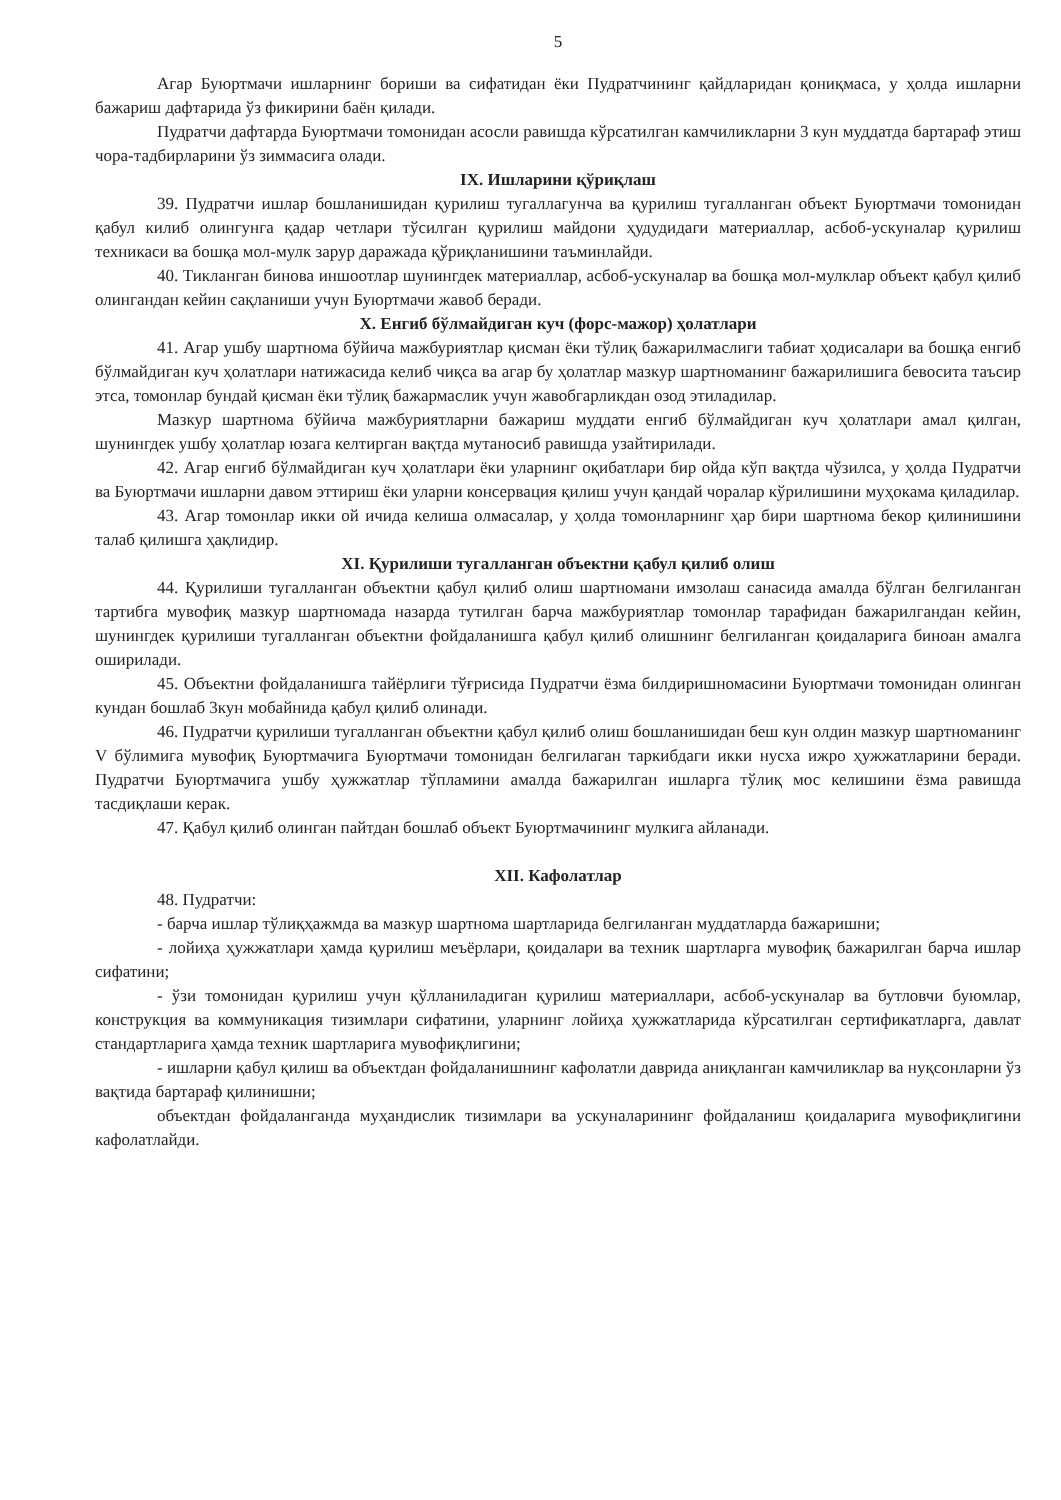5
Агар Буюртмачи ишларнинг бориши ва сифатидан ёки Пудратчининг қайдларидан қониқмаса, у ҳолда ишларни бажариш дафтарида ўз фикирини баён қилади.
Пудратчи дафтарда Буюртмачи томонидан асосли равишда кўрсатилган камчиликларни 3 кун муддатда бартараф этиш чора-тадбирларини ўз зиммасига олади.
IX. Ишларини қўриқлаш
39. Пудратчи ишлар бошланишидан қурилиш тугаллагунча ва қурилиш тугалланган объект Буюртмачи томонидан қабул килиб олингунга қадар четлари тўсилган қурилиш майдони ҳудудидаги материаллар, асбоб-ускуналар қурилиш техникаси ва бошқа мол-мулк зарур даражада қўриқланишини таъминлайди.
40. Тикланган бинова иншоотлар шунингдек материаллар, асбоб-ускуналар ва бошқа мол-мулклар объект қабул қилиб олингандан кейин сақланиши учун Буюртмачи жавоб беради.
X. Енгиб бўлмайдиган куч (форс-мажор) ҳолатлари
41. Агар ушбу шартнома бўйича мажбуриятлар қисман ёки тўлиқ бажарилмаслиги табиат ҳодисалари ва бошқа енгиб бўлмайдиган куч ҳолатлари натижасида келиб чиқса ва агар бу ҳолатлар мазкур шартноманинг бажарилишига бевосита таъсир этса, томонлар бундай қисман ёки тўлиқ бажармаслик учун жавобгарликдан озод этиладилар.
Мазкур шартнома бўйича мажбуриятларни бажариш муддати енгиб бўлмайдиган куч ҳолатлари амал қилган, шунингдек ушбу ҳолатлар юзага келтирган вақтда мутаносиб равишда узайтирилади.
42. Агар енгиб бўлмайдиган куч ҳолатлари ёки уларнинг оқибатлари бир ойда кўп вақтда чўзилса, у ҳолда Пудратчи ва Буюртмачи ишларни давом эттириш ёки уларни консервация қилиш учун қандай чоралар кўрилишини муҳокама қиладилар.
43. Агар томонлар икки ой ичида келиша олмасалар, у ҳолда томонларнинг ҳар бири шартнома бекор қилинишини талаб қилишга ҳақлидир.
XI. Қурилиши тугалланган объектни қабул қилиб олиш
44. Қурилиши тугалланган объектни қабул қилиб олиш шартномани имзолаш санасида амалда бўлган белгиланган тартибга мувофиқ мазкур шартномада назарда тутилган барча мажбуриятлар томонлар тарафидан бажарилгандан кейин, шунингдек қурилиши тугалланган объектни фойдаланишга қабул қилиб олишнинг белгиланган қоидаларига биноан амалга оширилади.
45. Объектни фойдаланишга тайёрлиги тўғрисида Пудратчи ёзма билдиришномасини Буюртмачи томонидан олинган кундан бошлаб 3кун мобайнида қабул қилиб олинади.
46. Пудратчи қурилиши тугалланган объектни қабул қилиб олиш бошланишидан беш кун олдин мазкур шартноманинг V бўлимига мувофиқ Буюртмачига Буюртмачи томонидан белгилаган таркибдаги икки нусха ижро ҳужжатларини беради. Пудратчи Буюртмачига ушбу ҳужжатлар тўпламини амалда бажарилган ишларга тўлиқ мос келишини ёзма равишда тасдиқлаши керак.
47. Қабул қилиб олинган пайтдан бошлаб объект Буюртмачининг мулкига айланади.
XII. Кафолатлар
48. Пудратчи:
- барча ишлар тўлиқҳажмда ва мазкур шартнома шартларида белгиланган муддатларда бажаришни;
- лойиҳа ҳужжатлари ҳамда қурилиш меъёрлари, қоидалари ва техник шартларга мувофиқ бажарилган барча ишлар сифатини;
- ўзи томонидан қурилиш учун қўлланиладиган қурилиш материаллари, асбоб-ускуналар ва бутловчи буюмлар, конструкция ва коммуникация тизимлари сифатини, уларнинг лойиҳа ҳужжатларида кўрсатилган сертификатларга, давлат стандартларига ҳамда техник шартларига мувофиқлигини;
- ишларни қабул қилиш ва объектдан фойдаланишнинг кафолатли даврида аниқланган камчиликлар ва нуқсонларни ўз вақтида бартараф қилинишни;
объектдан фойдаланганда муҳандислик тизимлари ва ускуналарининг фойдаланиш қоидаларига мувофиқлигини кафолатлайди.